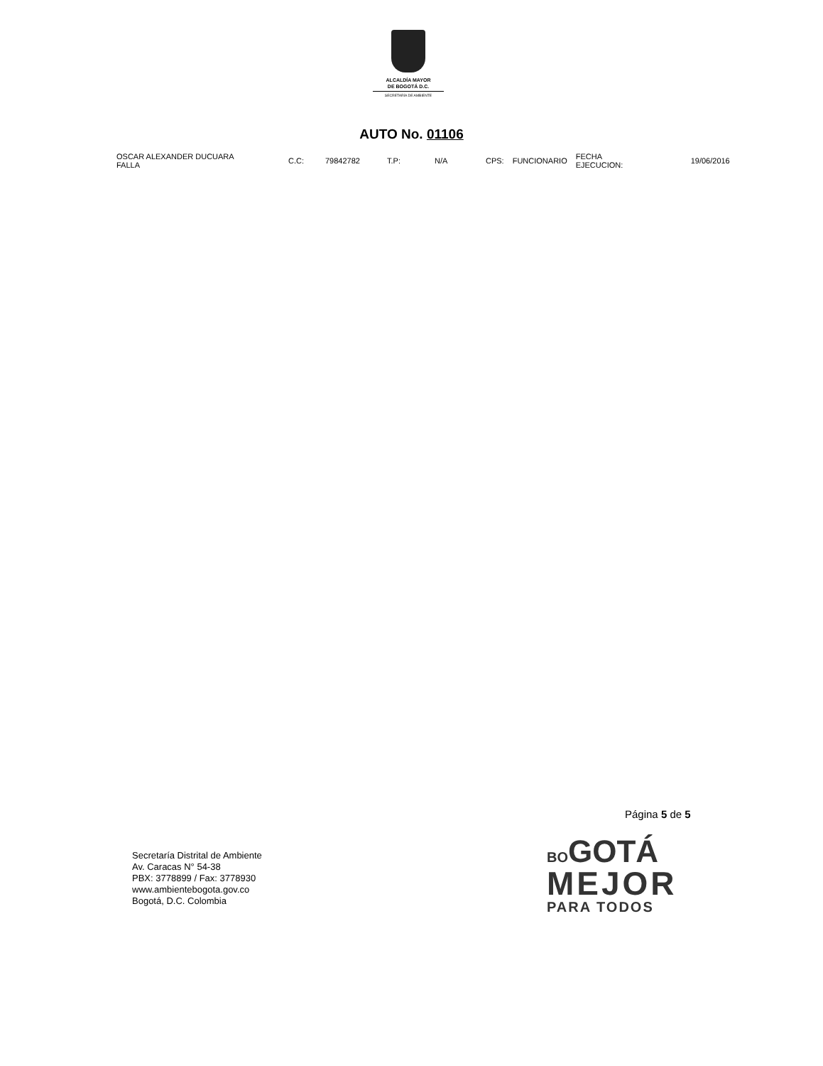ALCALDÍA MAYOR
DE BOGOTÁ D.C.
SECRETARÍA DE AMBIENTE
AUTO No. 01106
| OSCAR ALEXANDER DUCUARA FALLA | C.C: | 79842782 | T.P: | N/A | CPS: | FUNCIONARIO | FECHA EJECUCION: | 19/06/2016 |
Página 5 de 5
Secretaría Distrital de Ambiente
Av. Caracas N° 54-38
PBX: 3778899 / Fax: 3778930
www.ambientebogota.gov.co
Bogotá, D.C. Colombia
BO GOTÁ
MEJOR
PARA TODOS